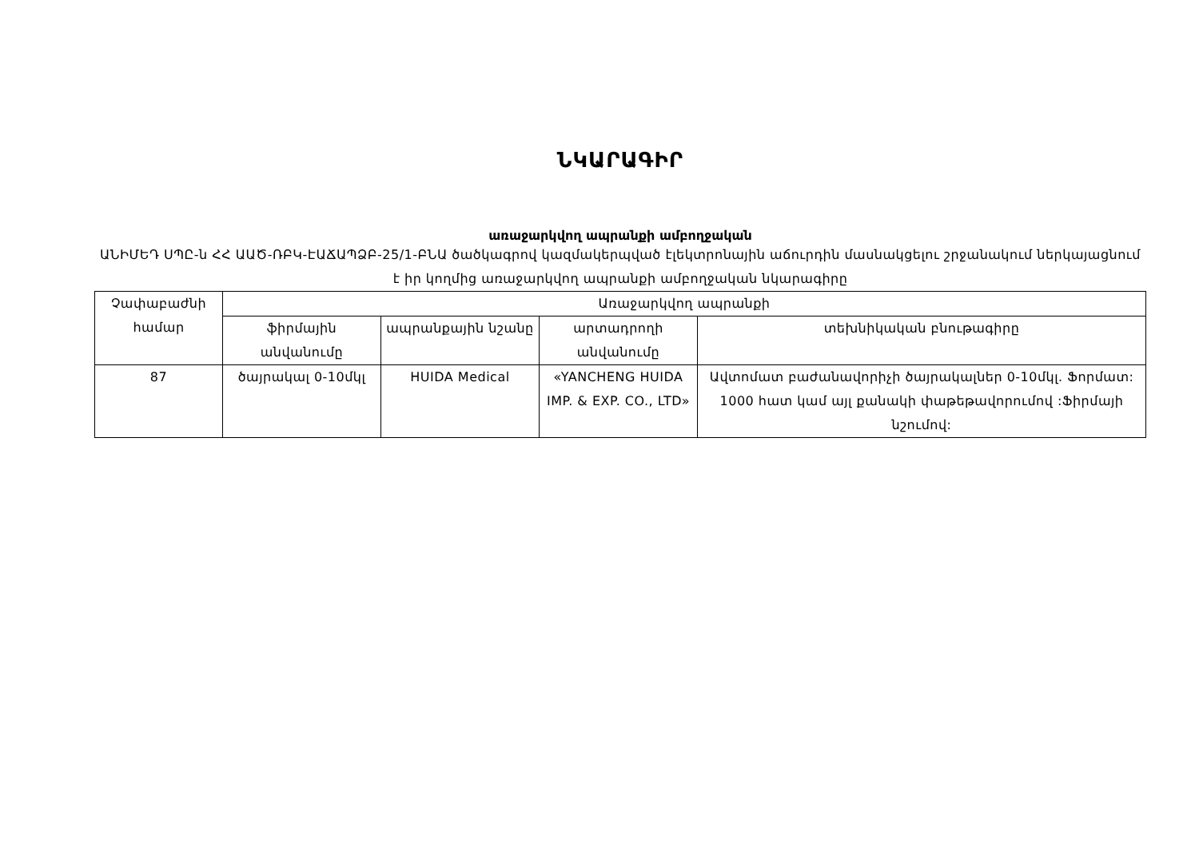ՆԿԱՐԱԳԻՐ
առաջարկվող ապրանքի ամբողջական
ԱՆԻՄԵԴ ՍՊԸ-ն ՀՀ ԱԱԾ-ՌԲԿ-ԷԱՃԱՊՁԲ-25/1-ԲՆԱ ծածկագրով կազմակերպված էլեկտրոնային աճուրդին մասնակցելու շրջանակում ներկայացնում է իր կողմից առաջարկվող ապրանքի ամբողջական նկարագիրը
| Չափաբաժնի համար | Առաջարկվող ապրանքի | | | |
| --- | --- | --- | --- | --- |
| | ֆիրմային անվանումը | ապրանքային նշանը | արտադրողի անվանումը | տեխնիկական բնութագիրը |
| 87 | ծայրակալ 0-10մկլ | HUIDA Medical | «YANCHENG HUIDA IMP. & EXP. CO., LTD» | Ավտոմատ բաժանավորիչի ծայրակալներ 0-10մկլ. Ֆորմատ: 1000 հատ կամ այլ քանակի փաթեթավորումով :Ֆիրմայի նշումով: |